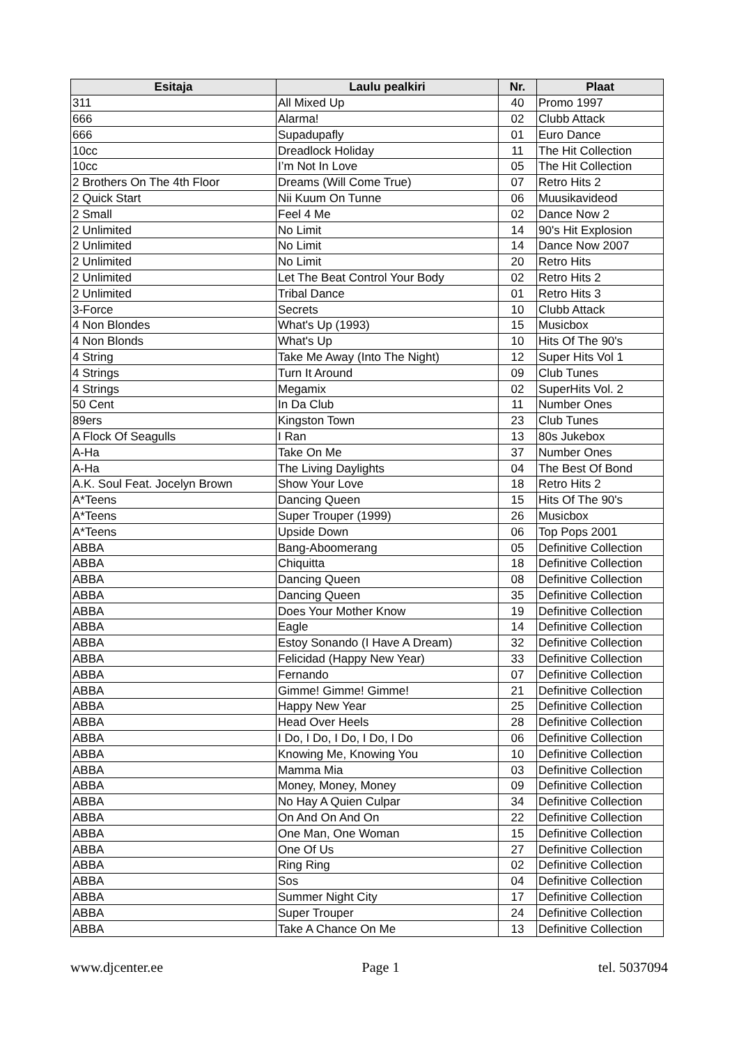| Esitaja | Laulu pealkiri | Nr. | Plaat |
| --- | --- | --- | --- |
| 311 | All Mixed Up | 40 | Promo 1997 |
| 666 | Alarma! | 02 | Clubb Attack |
| 666 | Supadupafly | 01 | Euro Dance |
| 10cc | Dreadlock Holiday | 11 | The Hit Collection |
| 10cc | I’m Not In Love | 05 | The Hit Collection |
| 2 Brothers On The 4th Floor | Dreams (Will Come True) | 07 | Retro Hits 2 |
| 2 Quick Start | Nii Kuum On Tunne | 06 | Muusikavideod |
| 2 Small | Feel 4 Me | 02 | Dance Now 2 |
| 2 Unlimited | No Limit | 14 | 90's Hit Explosion |
| 2 Unlimited | No Limit | 14 | Dance Now 2007 |
| 2 Unlimited | No Limit | 20 | Retro Hits |
| 2 Unlimited | Let The Beat Control Your Body | 02 | Retro Hits 2 |
| 2 Unlimited | Tribal Dance | 01 | Retro Hits 3 |
| 3-Force | Secrets | 10 | Clubb Attack |
| 4 Non Blondes | What's Up (1993) | 15 | Musicbox |
| 4 Non Blonds | What's Up | 10 | Hits Of The 90's |
| 4 String | Take Me Away (Into The Night) | 12 | Super Hits Vol 1 |
| 4 Strings | Turn It Around | 09 | Club Tunes |
| 4 Strings | Megamix | 02 | SuperHits Vol. 2 |
| 50 Cent | In Da Club | 11 | Number Ones |
| 89ers | Kingston Town | 23 | Club Tunes |
| A Flock Of Seagulls | I Ran | 13 | 80s Jukebox |
| A-Ha | Take On Me | 37 | Number Ones |
| A-Ha | The Living Daylights | 04 | The Best Of Bond |
| A.K. Soul Feat. Jocelyn Brown | Show Your Love | 18 | Retro Hits 2 |
| A*Teens | Dancing Queen | 15 | Hits Of The 90's |
| A*Teens | Super Trouper (1999) | 26 | Musicbox |
| A*Teens | Upside Down | 06 | Top Pops 2001 |
| ABBA | Bang-Aboomerang | 05 | Definitive Collection |
| ABBA | Chiquitta | 18 | Definitive Collection |
| ABBA | Dancing Queen | 08 | Definitive Collection |
| ABBA | Dancing Queen | 35 | Definitive Collection |
| ABBA | Does Your Mother Know | 19 | Definitive Collection |
| ABBA | Eagle | 14 | Definitive Collection |
| ABBA | Estoy Sonando (I Have A Dream) | 32 | Definitive Collection |
| ABBA | Felicidad (Happy New Year) | 33 | Definitive Collection |
| ABBA | Fernando | 07 | Definitive Collection |
| ABBA | Gimme! Gimme! Gimme! | 21 | Definitive Collection |
| ABBA | Happy New Year | 25 | Definitive Collection |
| ABBA | Head Over Heels | 28 | Definitive Collection |
| ABBA | I Do, I Do, I Do, I Do, I Do | 06 | Definitive Collection |
| ABBA | Knowing Me, Knowing You | 10 | Definitive Collection |
| ABBA | Mamma Mia | 03 | Definitive Collection |
| ABBA | Money, Money, Money | 09 | Definitive Collection |
| ABBA | No Hay A Quien Culpar | 34 | Definitive Collection |
| ABBA | On And On And On | 22 | Definitive Collection |
| ABBA | One Man, One Woman | 15 | Definitive Collection |
| ABBA | One Of Us | 27 | Definitive Collection |
| ABBA | Ring Ring | 02 | Definitive Collection |
| ABBA | Sos | 04 | Definitive Collection |
| ABBA | Summer Night City | 17 | Definitive Collection |
| ABBA | Super Trouper | 24 | Definitive Collection |
| ABBA | Take A Chance On Me | 13 | Definitive Collection |
www.djcenter.ee Page 1 tel. 5037094